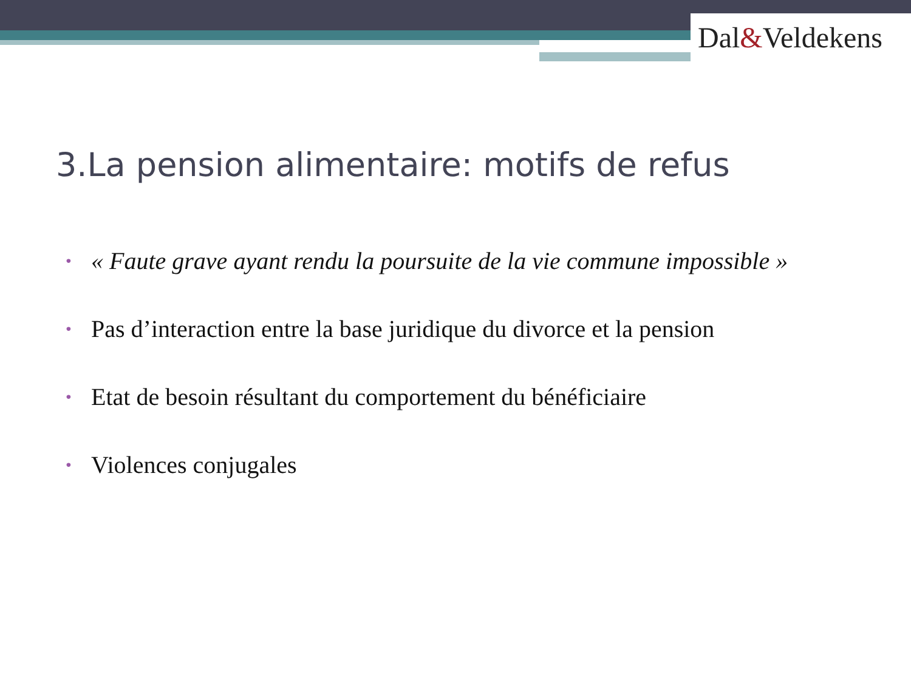Dal&Veldekens
3.La pension alimentaire: motifs de refus
• « Faute grave ayant rendu la poursuite de la vie commune impossible »
• Pas d’interaction entre la base juridique du divorce et la pension
• Etat de besoin résultant du comportement du bénéficiaire
• Violences conjugales